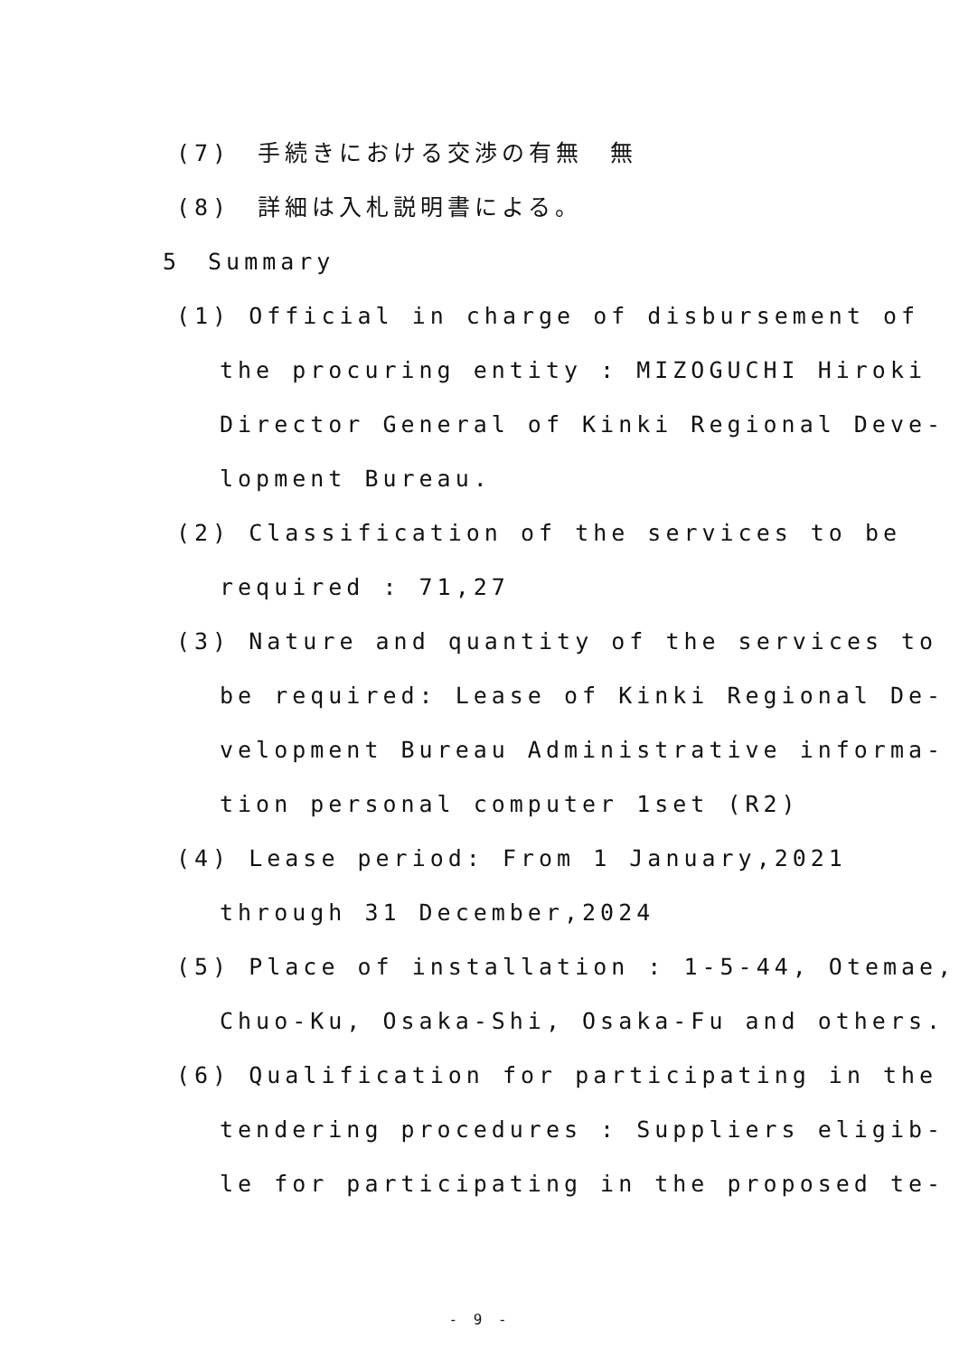(7)　手続きにおける交渉の有無　無
(8)　詳細は入札説明書による。
5　Summary
(1) Official in charge of disbursement of
the procuring entity : MIZOGUCHI Hiroki
Director General of Kinki Regional Deve-
lopment Bureau.
(2) Classification of the services to be
required : 71,27
(3) Nature and quantity of the services to
be required: Lease of Kinki Regional De-
velopment Bureau Administrative informa-
tion personal computer 1set (R2)
(4) Lease period: From 1 January,2021
through 31 December,2024
(5) Place of installation : 1-5-44, Otemae,
Chuo-Ku, Osaka-Shi, Osaka-Fu and others.
(6) Qualification for participating in the
tendering procedures : Suppliers eligib-
le for participating in the proposed te-
- 9 -